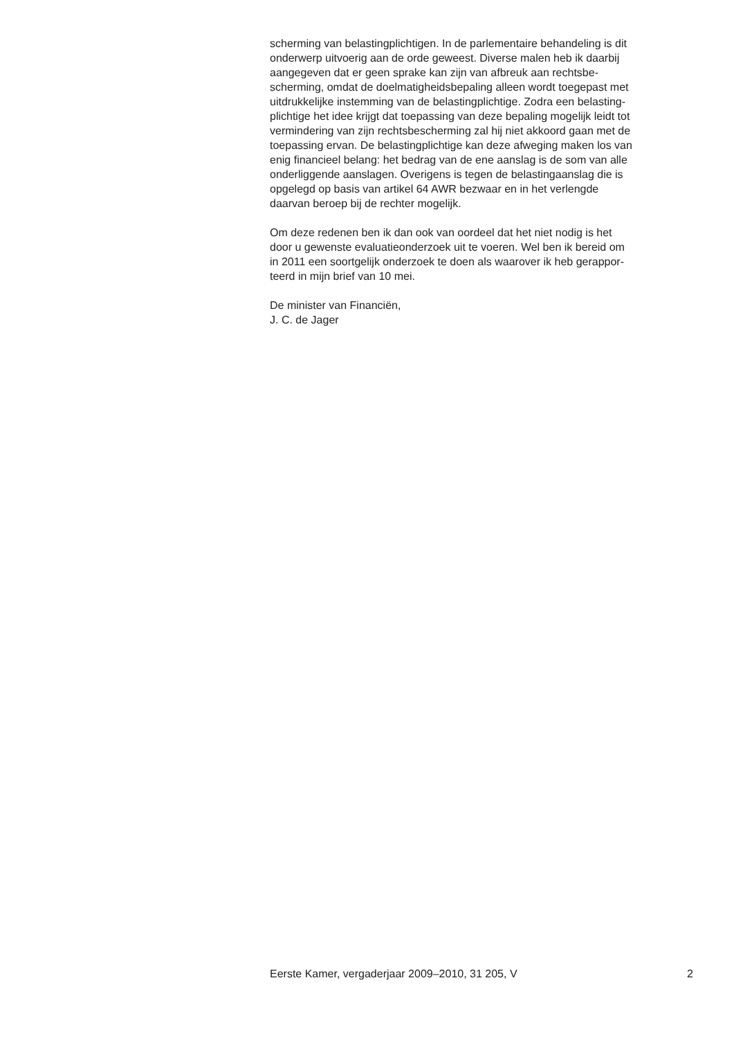scherming van belastingplichtigen. In de parlementaire behandeling is dit
onderwerp uitvoerig aan de orde geweest. Diverse malen heb ik daarbij
aangegeven dat er geen sprake kan zijn van afbreuk aan rechtsbe-
scherming, omdat de doelmatigheidsbepaling alleen wordt toegepast met
uitdrukkelijke instemming van de belastingplichtige. Zodra een belasting-
plichtige het idee krijgt dat toepassing van deze bepaling mogelijk leidt tot
vermindering van zijn rechtsbescherming zal hij niet akkoord gaan met de
toepassing ervan. De belastingplichtige kan deze afweging maken los van
enig financieel belang: het bedrag van de ene aanslag is de som van alle
onderliggende aanslagen. Overigens is tegen de belastingaanslag die is
opgelegd op basis van artikel 64 AWR bezwaar en in het verlengde
daarvan beroep bij de rechter mogelijk.
Om deze redenen ben ik dan ook van oordeel dat het niet nodig is het
door u gewenste evaluatieonderzoek uit te voeren. Wel ben ik bereid om
in 2011 een soortgelijk onderzoek te doen als waarover ik heb gerappor-
teerd in mijn brief van 10 mei.
De minister van Financiën,
J. C. de Jager
Eerste Kamer, vergaderjaar 2009–2010, 31 205, V 2